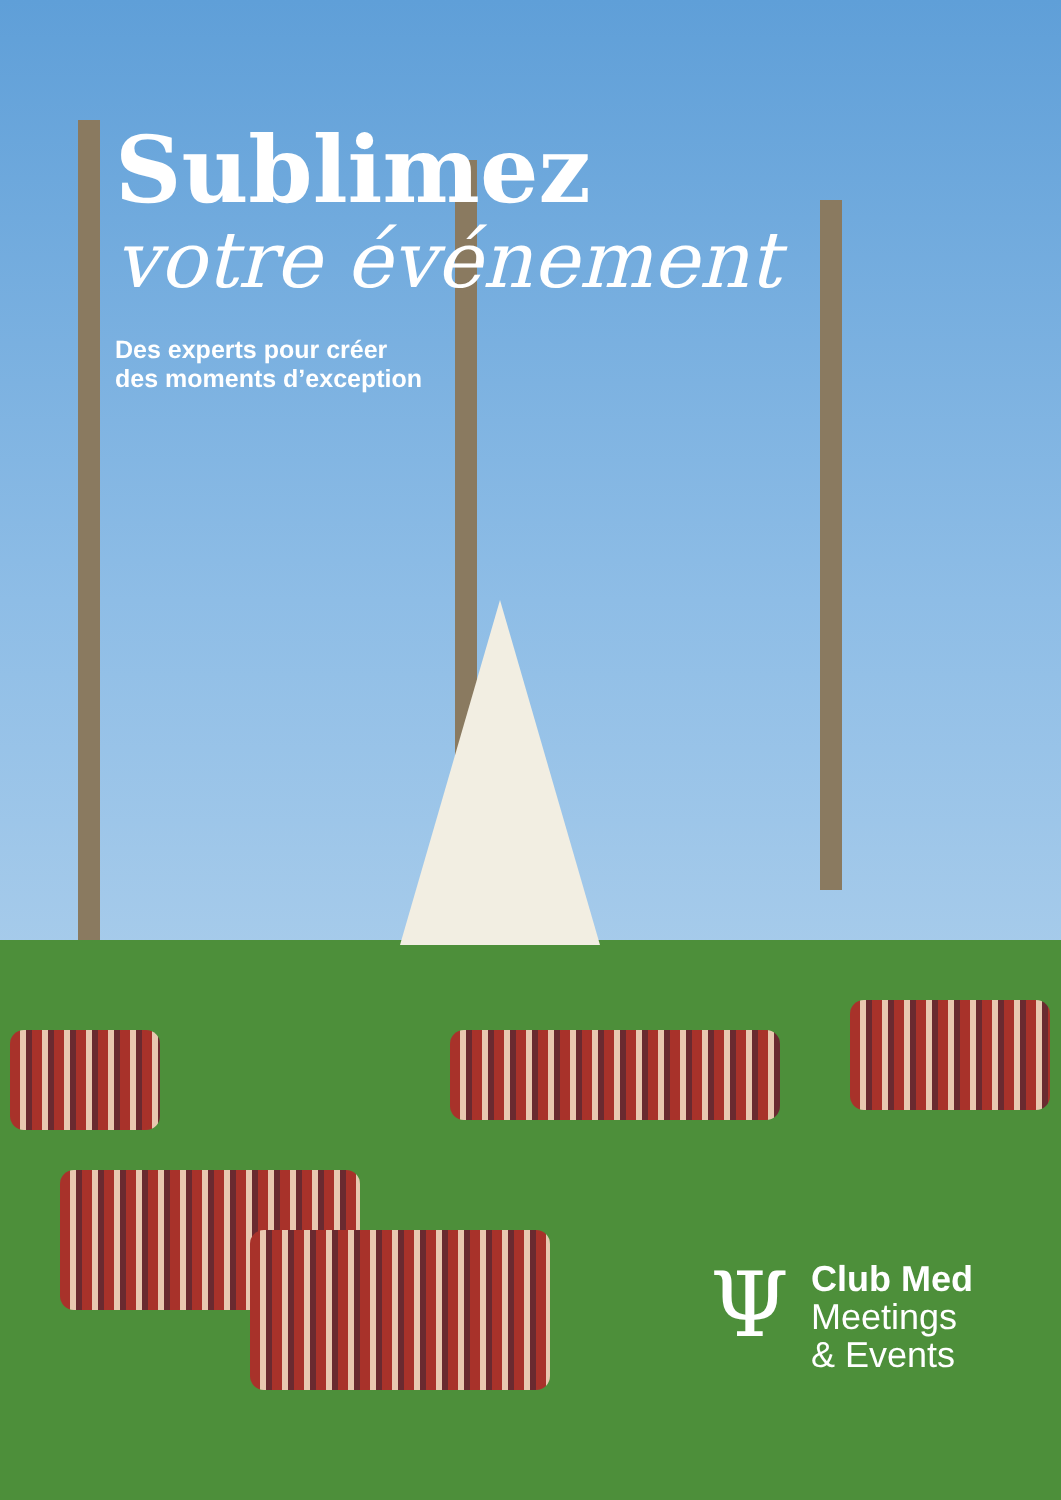Sublimez
votre événement
Des experts pour créer
des moments d’exception
Ψ
Club Med
Meetings
& Events